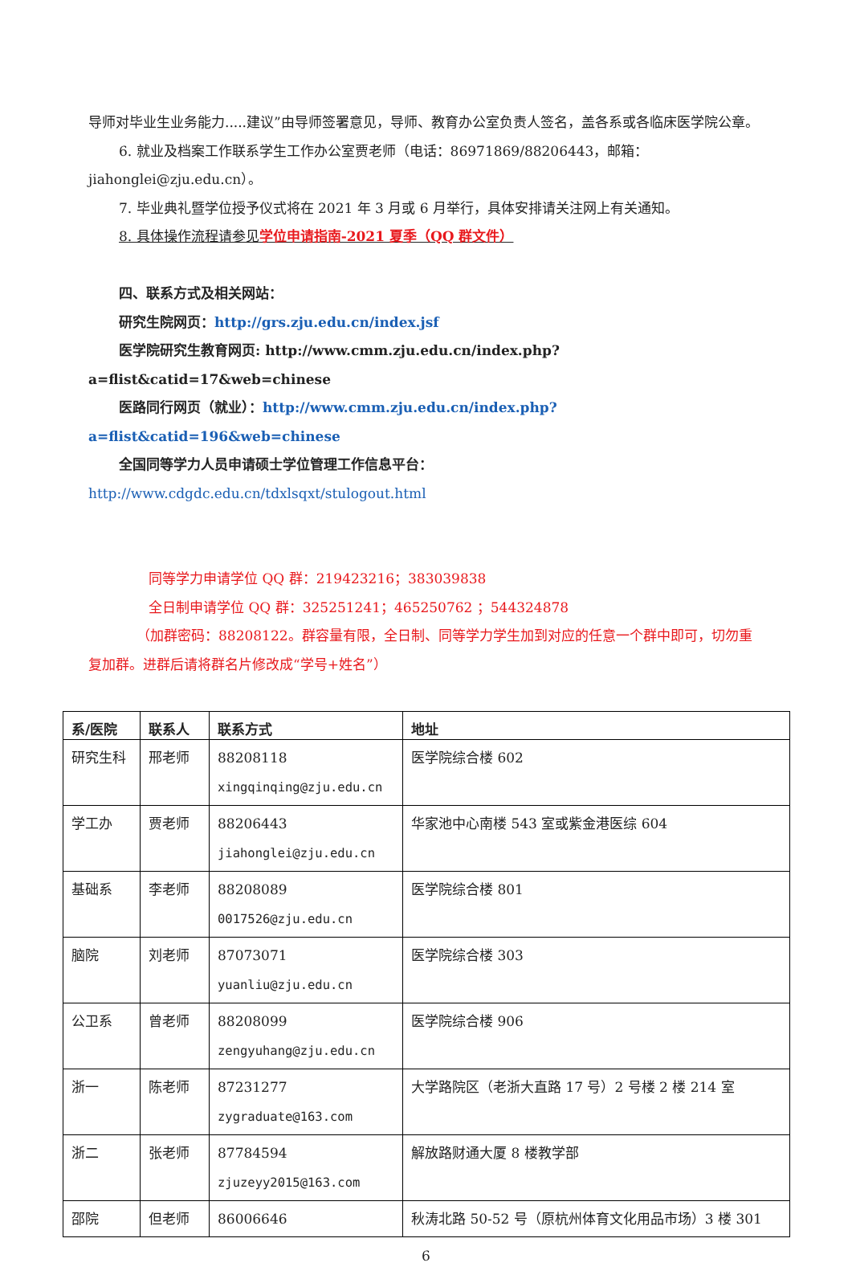导师对毕业生业务能力.....建议”由导师签署意见，导师、教育办公室负责人签名，盖各系或各临床医学院公章。
6. 就业及档案工作联系学生工作办公室贾老师（电话：86971869/88206443，邮箱：jiahonglei@zju.edu.cn）。
7. 毕业典礼暨学位授予仪式将在 2021 年 3 月或 6 月举行，具体安排请关注网上有关通知。
8. 具体操作流程请参见学位申请指南-2021 夏季（QQ 群文件）
四、联系方式及相关网站：
研究生院网页：http://grs.zju.edu.cn/index.jsf
医学院研究生教育网页: http://www.cmm.zju.edu.cn/index.php?a=flist&catid=17&web=chinese
医路同行网页（就业）：http://www.cmm.zju.edu.cn/index.php?a=flist&catid=196&web=chinese
全国同等学力人员申请硕士学位管理工作信息平台：http://www.cdgdc.edu.cn/tdxlsqxt/stulogout.html
同等学力申请学位 QQ 群：219423216；383039838
全日制申请学位 QQ 群：325251241；465250762 ；544324878
（加群密码：88208122。群容量有限，全日制、同等学力学生加到对应的任意一个群中即可，切勿重复加群。进群后请将群名片修改成“学号+姓名”）
| 系/医院 | 联系人 | 联系方式 | 地址 |
| --- | --- | --- | --- |
| 研究生科 | 邢老师 | 88208118 xingqinqing@zju.edu.cn | 医学院综合楼 602 |
| 学工办 | 贾老师 | 88206443 jiahonglei@zju.edu.cn | 华家池中心南楼 543 室或紫金港医综 604 |
| 基础系 | 李老师 | 88208089 0017526@zju.edu.cn | 医学院综合楼 801 |
| 脑院 | 刘老师 | 87073071 yuanliu@zju.edu.cn | 医学院综合楼 303 |
| 公卫系 | 曾老师 | 88208099 zengyuhang@zju.edu.cn | 医学院综合楼 906 |
| 浙一 | 陈老师 | 87231277 zygraduate@163.com | 大学路院区（老浙大直路 17 号）2 号楼 2 楼 214 室 |
| 浙二 | 张老师 | 87784594 zjuzeyy2015@163.com | 解放路财通大厦 8 楼教学部 |
| 邵院 | 但老师 | 86006646 | 秋涛北路 50-52 号（原杭州体育文化用品市场）3 楼 301 |
6